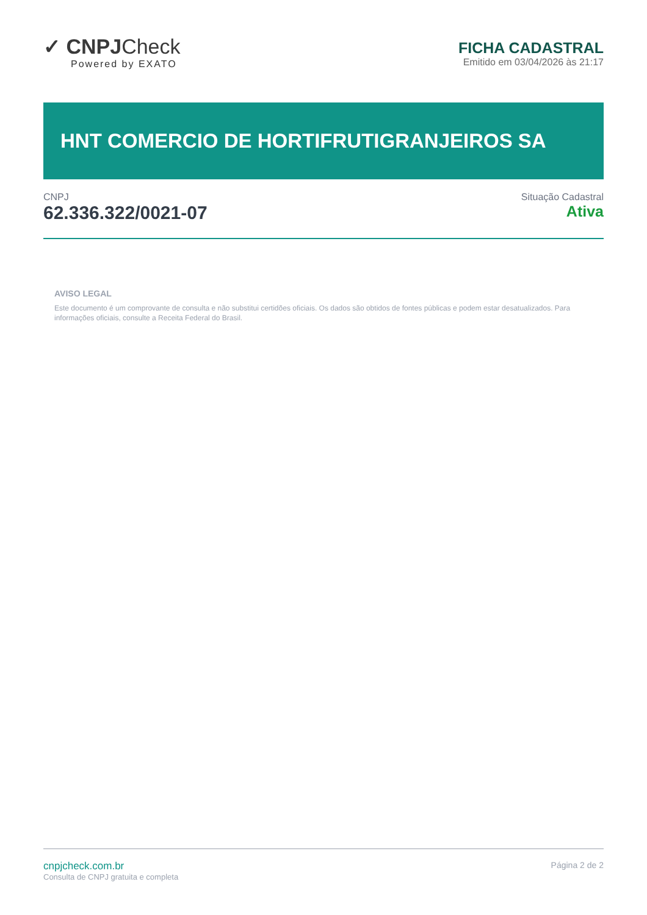✓ CNPJCheck
Powered by EXATO
FICHA CADASTRAL
Emitido em 03/04/2026 às 21:17
HNT COMERCIO DE HORTIFRUTIGRANJEIROS SA
CNPJ
62.336.322/0021-07
Situação Cadastral
Ativa
AVISO LEGAL
Este documento é um comprovante de consulta e não substitui certidões oficiais. Os dados são obtidos de fontes públicas e podem estar desatualizados. Para informações oficiais, consulte a Receita Federal do Brasil.
cnpjcheck.com.br
Consulta de CNPJ gratuita e completa
Página 2 de 2